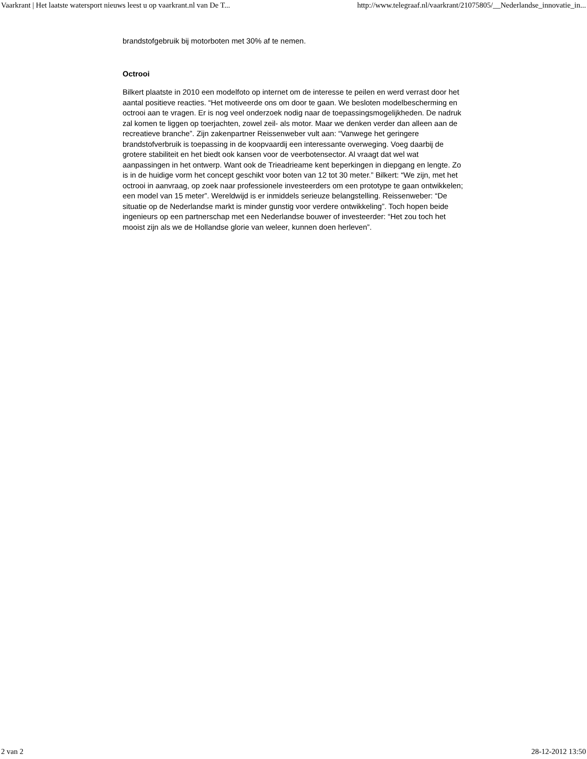Vaarkrant | Het laatste watersport nieuws leest u op vaarkrant.nl van De T... http://www.telegraaf.nl/vaarkrant/21075805/__Nederlandse_innovatie_in...
brandstofgebruik bij motorboten met 30% af te nemen.
Octrooi
Bilkert plaatste in 2010 een modelfoto op internet om de interesse te peilen en werd verrast door het aantal positieve reacties. “Het motiveerde ons om door te gaan. We besloten modelbescherming en octrooi aan te vragen. Er is nog veel onderzoek nodig naar de toepassingsmogelijkheden. De nadruk zal komen te liggen op toerjachten, zowel zeil- als motor. Maar we denken verder dan alleen aan de recreatieve branche”. Zijn zakenpartner Reissenweber vult aan: “Vanwege het geringere brandstofverbruik is toepassing in de koopvaardij een interessante overweging. Voeg daarbij de grotere stabiliteit en het biedt ook kansen voor de veerbotensector. Al vraagt dat wel wat aanpassingen in het ontwerp. Want ook de Trieadrieame kent beperkingen in diepgang en lengte. Zo is in de huidige vorm het concept geschikt voor boten van 12 tot 30 meter.” Bilkert: “We zijn, met het octrooi in aanvraag, op zoek naar professionele investeerders om een prototype te gaan ontwikkelen; een model van 15 meter”. Wereldwijd is er inmiddels serieuze belangstelling. Reissenweber: “De situatie op de Nederlandse markt is minder gunstig voor verdere ontwikkeling”. Toch hopen beide ingenieurs op een partnerschap met een Nederlandse bouwer of investeerder: “Het zou toch het mooist zijn als we de Hollandse glorie van weleer, kunnen doen herleven”.
2 van 2 28-12-2012 13:50